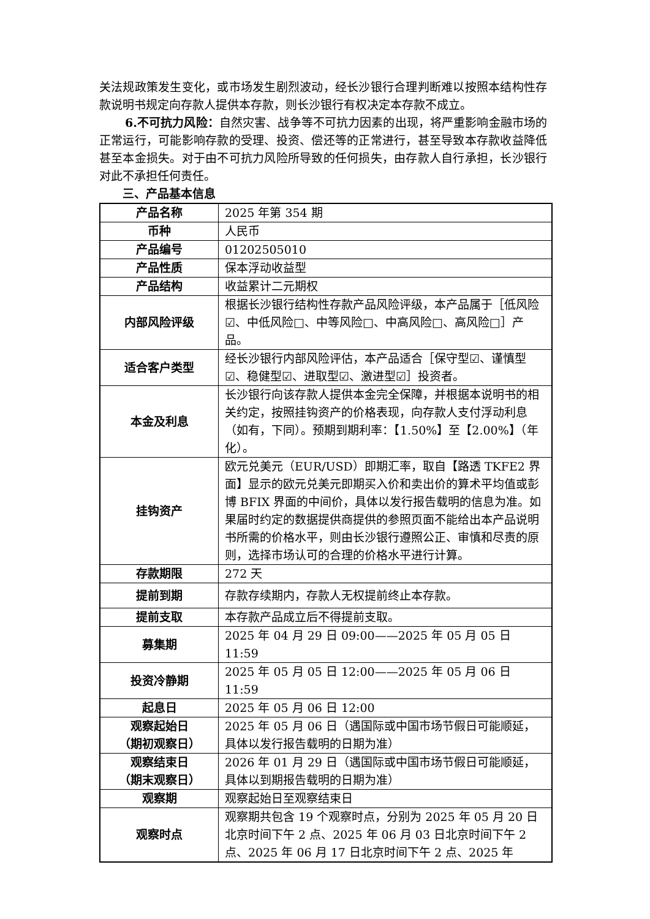关法规政策发生变化，或市场发生剧烈波动，经长沙银行合理判断难以按照本结构性存款说明书规定向存款人提供本存款，则长沙银行有权决定本存款不成立。
6.不可抗力风险：自然灾害、战争等不可抗力因素的出现，将严重影响金融市场的正常运行，可能影响存款的受理、投资、偿还等的正常进行，甚至导致本存款收益降低甚至本金损失。对于由不可抗力风险所导致的任何损失，由存款人自行承担，长沙银行对此不承担任何责任。
三、产品基本信息
| 产品名称 | 2025 年第 354 期 |
| 币种 | 人民币 |
| 产品编号 | 01202505010 |
| 产品性质 | 保本浮动收益型 |
| 产品结构 | 收益累计二元期权 |
| 内部风险评级 | 根据长沙银行结构性存款产品风险评级，本产品属于［低风险☑、中低风险□、中等风险□、中高风险□、高风险□］产品。 |
| 适合客户类型 | 经长沙银行内部风险评估，本产品适合［保守型☑、谨慎型☑、稳健型☑、进取型☑、激进型☑］投资者。 |
| 本金及利息 | 长沙银行向该存款人提供本金完全保障，并根据本说明书的相关约定，按照挂钩资产的价格表现，向存款人支付浮动利息（如有，下同）。预期到期利率：【1.50%】至【2.00%】（年化）。 |
| 挂钩资产 | 欧元兑美元（EUR/USD）即期汇率，取自【路透 TKFE2 界面】显示的欧元兑美元即期买入价和卖出价的算术平均值或彭博 BFIX 界面的中间价，具体以发行报告载明的信息为准。如果届时约定的数据提供商提供的参照页面不能给出本产品说明书所需的价格水平，则由长沙银行遵照公正、审慎和尽责的原则，选择市场认可的合理的价格水平进行计算。 |
| 存款期限 | 272 天 |
| 提前到期 | 存款存续期内，存款人无权提前终止本存款。 |
| 提前支取 | 本存款产品成立后不得提前支取。 |
| 募集期 | 2025 年 04 月 29 日 09:00——2025 年 05 月 05 日 11:59 |
| 投资冷静期 | 2025 年 05 月 05 日 12:00——2025 年 05 月 06 日 11:59 |
| 起息日 | 2025 年 05 月 06 日 12:00 |
| 观察起始日 （期初观察日） | 2025 年 05 月 06 日（遇国际或中国市场节假日可能顺延，具体以发行报告载明的日期为准） |
| 观察结束日 （期末观察日） | 2026 年 01 月 29 日（遇国际或中国市场节假日可能顺延，具体以到期报告载明的日期为准） |
| 观察期 | 观察起始日至观察结束日 |
| 观察时点 | 观察期共包含 19 个观察时点，分别为 2025 年 05 月 20 日北京时间下午 2 点、2025 年 06 月 03 日北京时间下午 2 点、2025 年 06 月 17 日北京时间下午 2 点、2025 年 |